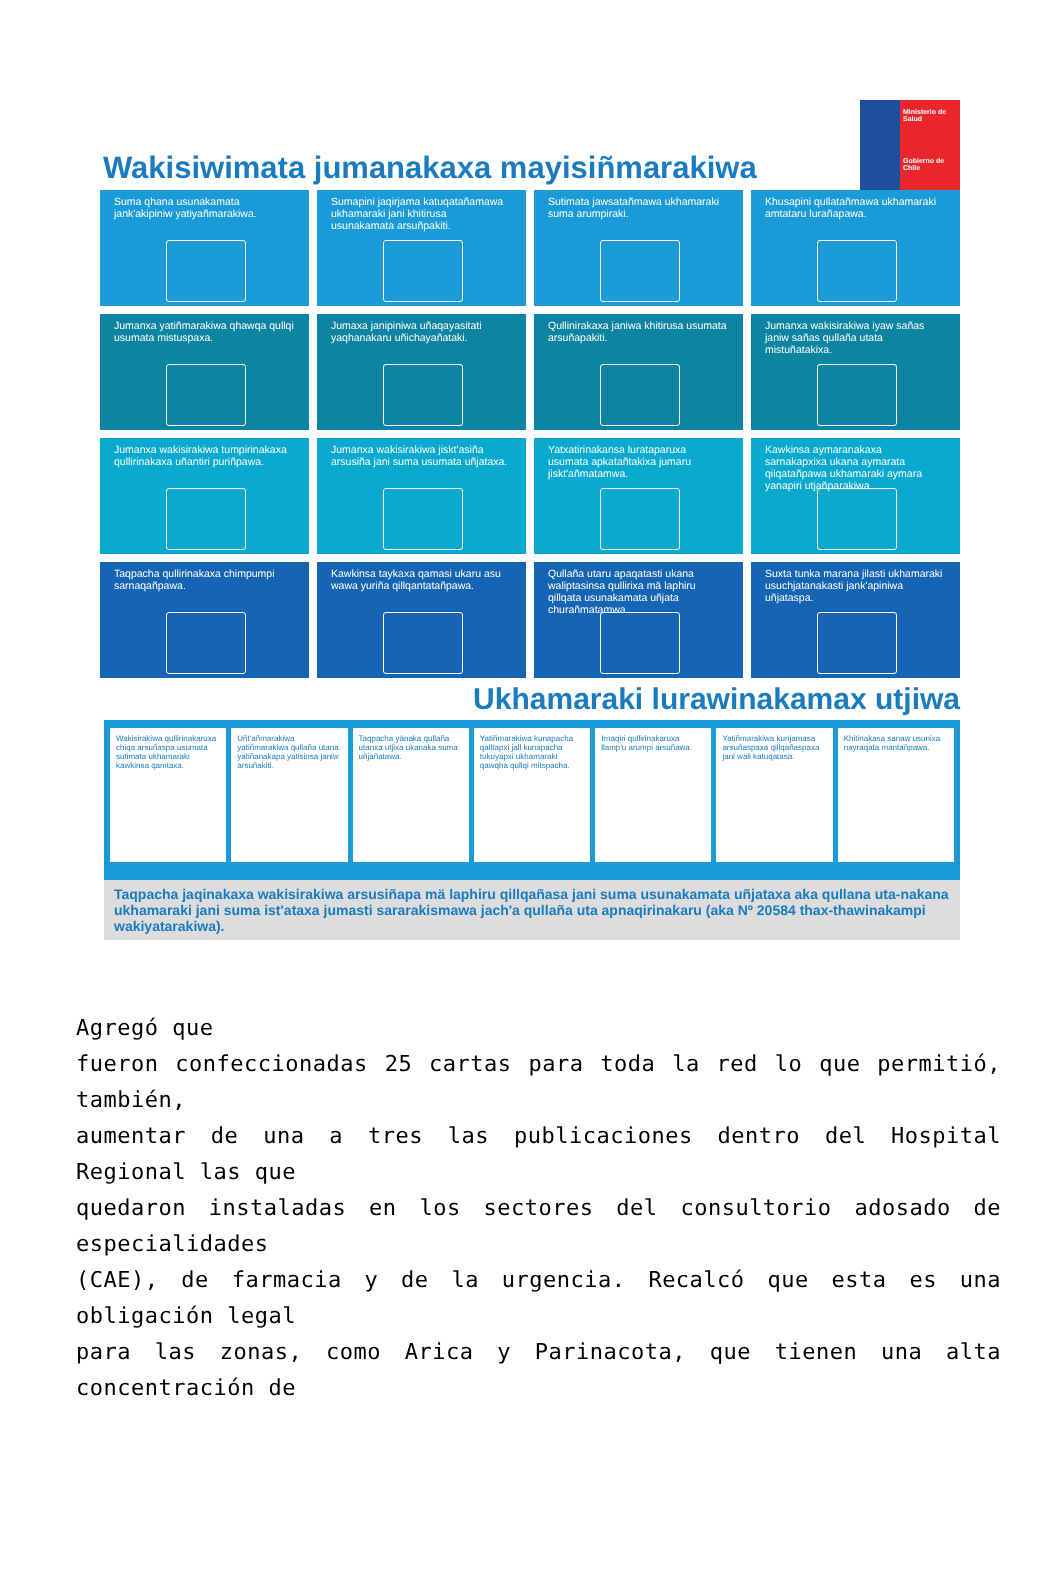Wakisiwimata jumanakaxa mayisiñmarakiwa
Ministerio de Salud
Gobierno de Chile
Suma qhana usunakamata jank'akipiniw yatiyañmarakiwa.
Sumapini jaqirjama katuqatañamawa ukhamaraki jani khitirusa usunakamata arsuñpakiti.
Sutimata jawsatañmawa ukhamaraki suma arumpiraki.
Khusapini qullatañmawa ukhamaraki amtataru lurañapawa.
Jumanxa yatiñmarakiwa qhawqa qullqi usumata mistuspaxa.
Jumaxa janipiniwa uñaqayasitati yaqhanakaru uñichayañataki.
Qullinirakaxa janiwa khitirusa usumata arsuñapakiti.
Jumanxa wakisirakiwa iyaw sañas janiw sañas qullaña utata mistuñatakixa.
Jumanxa wakisirakiwa tumpirinakaxa qullirinakaxa uñantiri puriñpawa.
Jumanxa wakisirakiwa jiskt'asiña arsusiña jani suma usumata uñjataxa.
Yatxatirinakansa lurataparuxa usumata apkatañtakixa jumaru jiskt'añmatamwa.
Kawkinsa aymaranakaxa sarnakapxixa ukana aymarata qilqatañpawa ukhamaraki aymara yanapiri utjañparakiwa.
Taqpacha qullirinakaxa chimpumpi sarnaqañpawa.
Kawkinsa taykaxa qamasi ukaru asu wawa yuriña qillqantatañpawa.
Qullaña utaru apaqatasti ukana waliptasinsa qullirixa mä laphiru qillqata usunakamata uñjata churañmatamwa.
Suxta tunka marana jilasti ukhamaraki usuchjatanakasti jank'apiniwa uñjataspa.
Ukhamaraki lurawinakamax utjiwa
Wakisirakiwa qullirinakaruxa chiqa arsuñaspa usumata sutimata ukhamaraki kawkinsa qamtaxa.
Uñt'añmarakiwa yatiñmarakiwa qullaña utana yatiñanakapa yatisinsa janiw arsuñakiti.
Taqpacha yänaka qullaña utanxa utjixa ukanaka suma uñjañatawa.
Yatiñmarakiwa kunapacha qalltapxi jall kunapacha tukuyapxi ukhamaraki qawqha qullqi mitspacha.
Irnaqiri qullirinakaruxa llamp'u arumpi arsuñawa.
Yatiñmarakiwa kunjamasa arsuñaspaxa qillqañaspaxa jani wali katuqatasa.
Khitinakasa sanaw usunixa nayraqata mantañpawa.
Taqpacha jaqinakaxa wakisirakiwa arsusiñapa mä laphiru qillqañasa jani suma usunakamata uñjataxa aka qullana uta-nakana ukhamaraki jani suma ist'ataxa jumasti sararakismawa jach'a qullaña uta apnaqirinakaru (aka Nº 20584 thax-thawinakampi wakiyatarakiwa).
Agregó que
fueron confeccionadas 25 cartas para toda la red lo que permitió, también,
aumentar de una a tres las publicaciones dentro del Hospital Regional las que
quedaron instaladas en los sectores del consultorio adosado de especialidades
(CAE), de farmacia y de la urgencia. Recalcó que esta es una obligación legal
para las zonas, como Arica y Parinacota, que tienen una alta concentración de